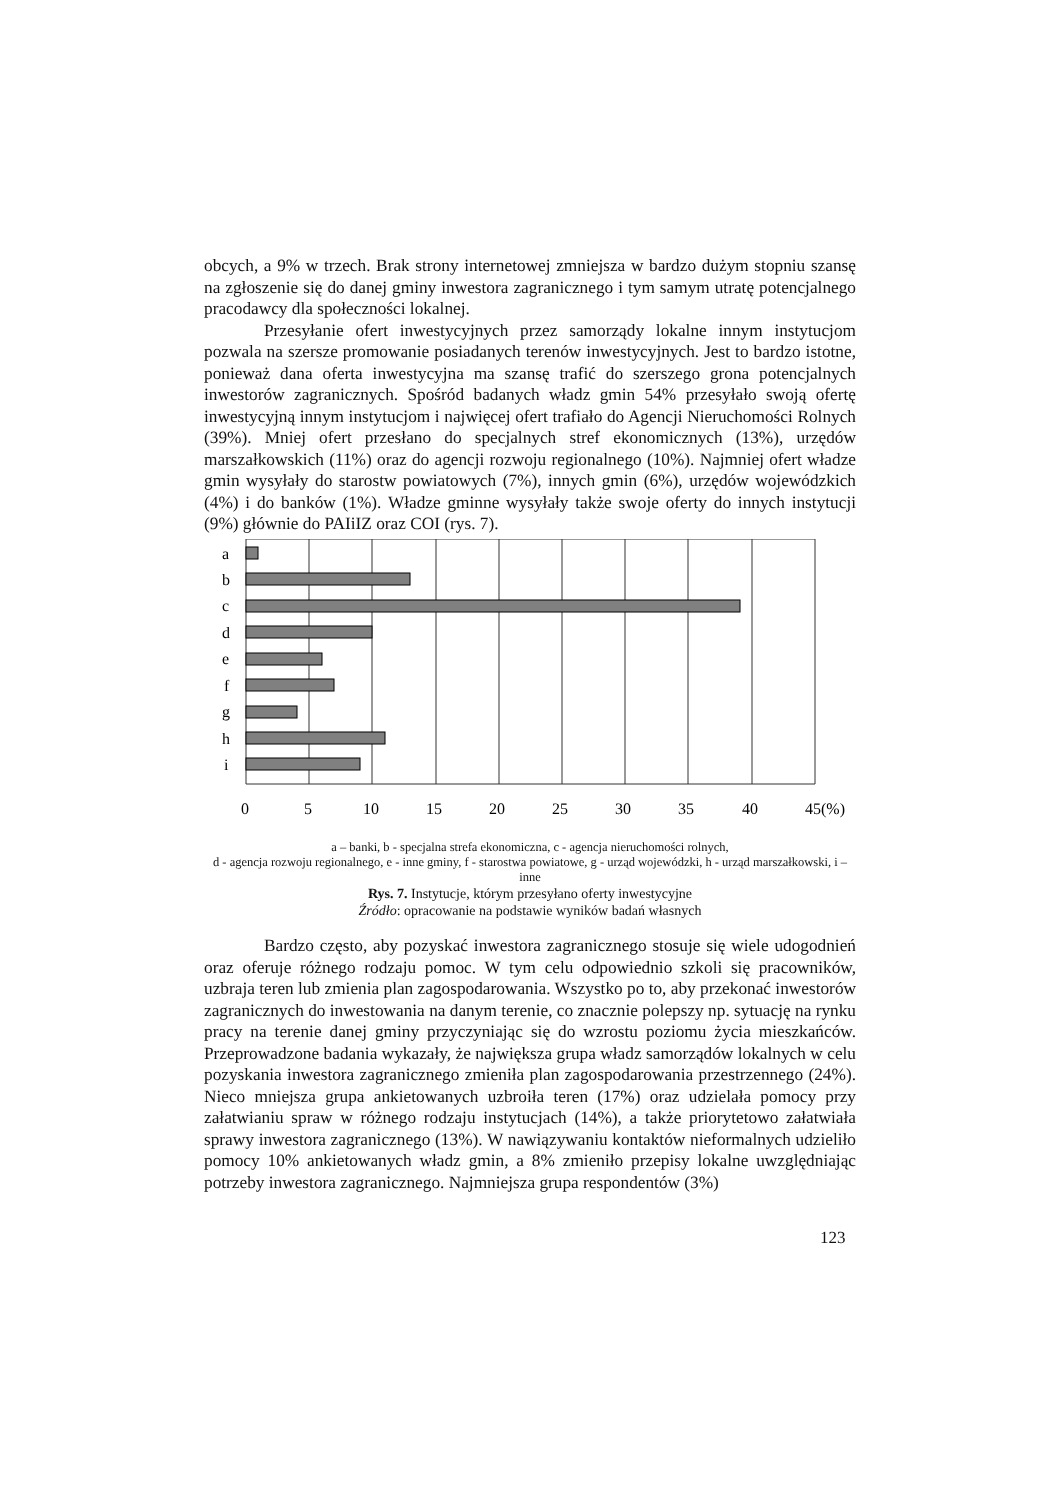obcych, a 9% w trzech. Brak strony internetowej zmniejsza w bardzo dużym stopniu szansę na zgłoszenie się do danej gminy inwestora zagranicznego i tym samym utratę potencjalnego pracodawcy dla społeczności lokalnej.
Przesyłanie ofert inwestycyjnych przez samorządy lokalne innym instytucjom pozwala na szersze promowanie posiadanych terenów inwestycyjnych. Jest to bardzo istotne, ponieważ dana oferta inwestycyjna ma szansę trafić do szerszego grona potencjalnych inwestorów zagranicznych. Spośród badanych władz gmin 54% przesyłało swoją ofertę inwestycyjną innym instytucjom i najwięcej ofert trafiało do Agencji Nieruchomości Rolnych (39%). Mniej ofert przesłano do specjalnych stref ekonomicznych (13%), urzędów marszałkowskich (11%) oraz do agencji rozwoju regionalnego (10%). Najmniej ofert władze gmin wysyłały do starostw powiatowych (7%), innych gmin (6%), urzędów wojewódzkich (4%) i do banków (1%). Władze gminne wysyłały także swoje oferty do innych instytucji (9%) głównie do PAIiIZ oraz COI (rys. 7).
a
b
c
d
e
f
g
h
i
0
5
10
15
20
25
30
35
40
45(%)
a – banki, b - specjalna strefa ekonomiczna, c - agencja nieruchomości rolnych,
d - agencja rozwoju regionalnego, e - inne gminy, f - starostwa powiatowe, g - urząd wojewódzki, h - urząd marszałkowski, i – inne
Rys. 7. Instytucje, którym przesyłano oferty inwestycyjne
Źródło: opracowanie na podstawie wyników badań własnych
Bardzo często, aby pozyskać inwestora zagranicznego stosuje się wiele udogodnień oraz oferuje różnego rodzaju pomoc. W tym celu odpowiednio szkoli się pracowników, uzbraja teren lub zmienia plan zagospodarowania. Wszystko po to, aby przekonać inwestorów zagranicznych do inwestowania na danym terenie, co znacznie polepszy np. sytuację na rynku pracy na terenie danej gminy przyczyniając się do wzrostu poziomu życia mieszkańców. Przeprowadzone badania wykazały, że największa grupa władz samorządów lokalnych w celu pozyskania inwestora zagranicznego zmieniła plan zagospodarowania przestrzennego (24%). Nieco mniejsza grupa ankietowanych uzbroiła teren (17%) oraz udzielała pomocy przy załatwianiu spraw w różnego rodzaju instytucjach (14%), a także priorytetowo załatwiała sprawy inwestora zagranicznego (13%). W nawiązywaniu kontaktów nieformalnych udzieliło pomocy 10% ankietowanych władz gmin, a 8% zmieniło przepisy lokalne uwzględniając potrzeby inwestora zagranicznego. Najmniejsza grupa respondentów (3%)
123